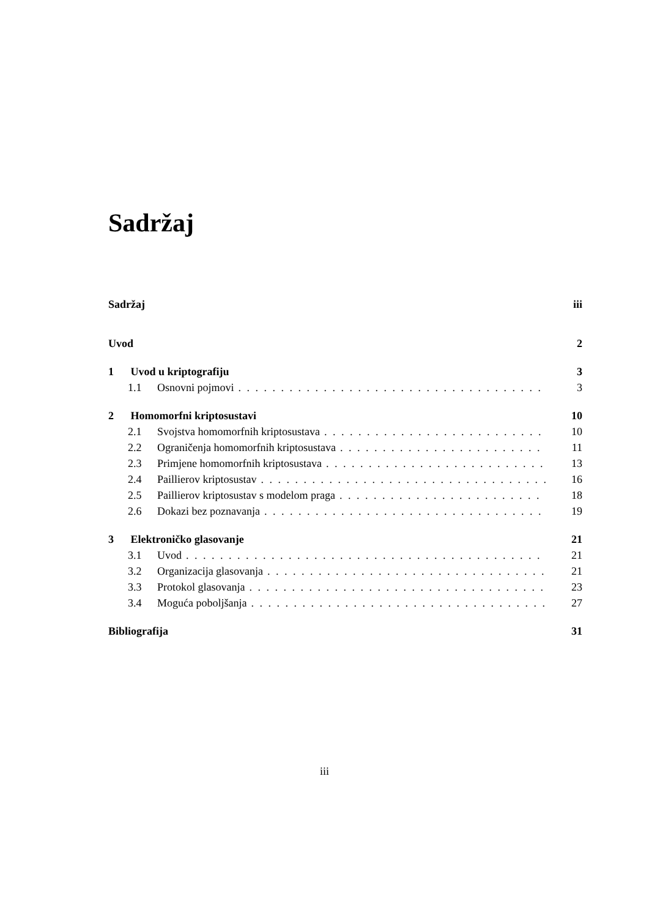Sadržaj
Sadržaj iii
Uvod 2
1 Uvod u kriptografiju 3
1.1 Osnovni pojmovi 3
2 Homomorfni kriptosustavi 10
2.1 Svojstva homomorfnih kriptosustava 10
2.2 Ograničenja homomorfnih kriptosustava 11
2.3 Primjene homomorfnih kriptosustava 13
2.4 Paillierov kriptosustav 16
2.5 Paillierov kriptosustav s modelom praga 18
2.6 Dokazi bez poznavanja 19
3 Elektroničko glasovanje 21
3.1 Uvod 21
3.2 Organizacija glasovanja 21
3.3 Protokol glasovanja 23
3.4 Moguća poboljšanja 27
Bibliografija 31
iii